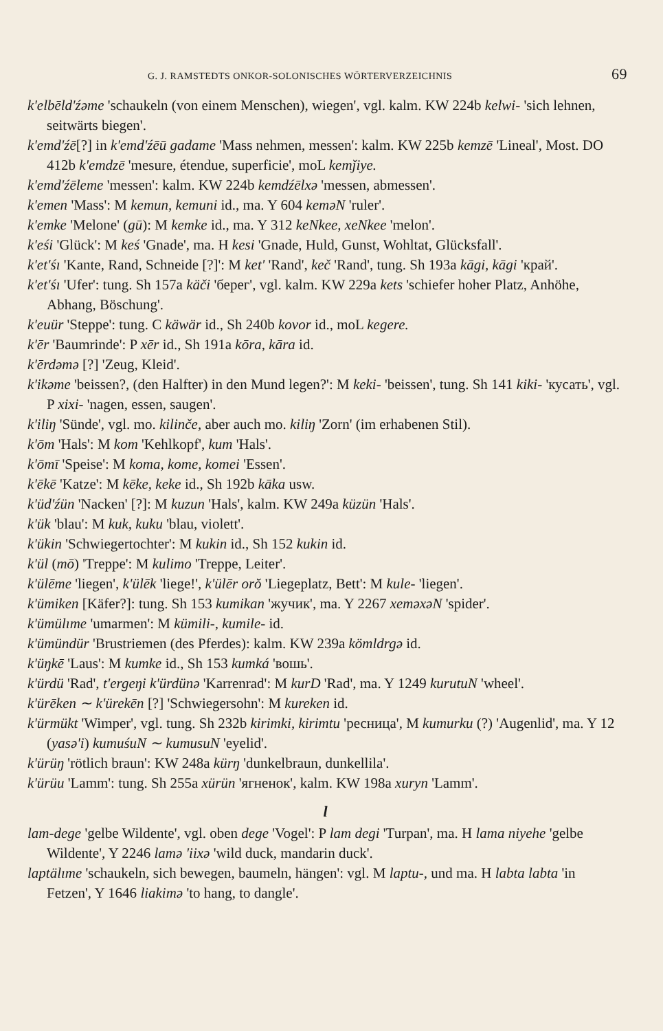G. J. RAMSTEDTS ONKOR-SOLONISCHES WÖRTERVERZEICHNIS 69
k'elbēld'źəme 'schaukeln (von einem Menschen), wiegen', vgl. kalm. KW 224b kelwi- 'sich lehnen, seitwärts biegen'.
k'emd'źē[?] in k'emd'źēū gadame 'Mass nehmen, messen': kalm. KW 225b kemzē 'Lineal', Most. DO 412b k'emdzē 'mesure, étendue, superficie', moL kemǰiye.
k'emd'źēleme 'messen': kalm. KW 224b kemdźēlxə 'messen, abmessen'.
k'emen 'Mass': M kemun, kemuni id., ma. Y 604 keməN 'ruler'.
k'emke 'Melone' (gū): M kemke id., ma. Y 312 keNkee, xeNkee 'melon'.
k'eśi 'Glück': M keś 'Gnade', ma. H kesi 'Gnade, Huld, Gunst, Wohltat, Glücksfall'.
k'et'śı 'Kante, Rand, Schneide [?]': M ket' 'Rand', keč 'Rand', tung. Sh 193a kāgi, kāgi 'край'.
k'et'śı 'Ufer': tung. Sh 157a käči 'берег', vgl. kalm. KW 229a kets 'schiefer hoher Platz, Anhöhe, Abhang, Böschung'.
k'euür 'Steppe': tung. C käwär id., Sh 240b kovor id., moL kegere.
k'ēr 'Baumrinde': P xēr id., Sh 191a kōra, kāra id.
k'ērdəmə [?] 'Zeug, Kleid'.
k'ikəme 'beissen?, (den Halfter) in den Mund legen?': M keki- 'beissen', tung. Sh 141 kiki- 'кусать', vgl. P xixi- 'nagen, essen, saugen'.
k'iliŋ 'Sünde', vgl. mo. kilinče, aber auch mo. kiliŋ 'Zorn' (im erhabenen Stil).
k'ōm 'Hals': M kom 'Kehlkopf', kum 'Hals'.
k'ōmī 'Speise': M koma, kome, komei 'Essen'.
k'ēkē 'Katze': M kēke, keke id., Sh 192b kāka usw.
k'üd'źün 'Nacken' [?]: M kuzun 'Hals', kalm. KW 249a küzün 'Hals'.
k'ük 'blau': M kuk, kuku 'blau, violett'.
k'ükin 'Schwiegertochter': M kukin id., Sh 152 kukin id.
k'ül (mō) 'Treppe': M kulimo 'Treppe, Leiter'.
k'ülēme 'liegen', k'ülēk 'liege!', k'ülēr orŏ 'Liegeplatz, Bett': M kule- 'liegen'.
k'ümiken [Käfer?]: tung. Sh 153 kumikan 'жучик', ma. Y 2267 xeməxəN 'spider'.
k'ümülıme 'umarmen': M kümili-, kumile- id.
k'ümündür 'Brustriemen (des Pferdes): kalm. KW 239a kömldrgə id.
k'üŋkē 'Laus': M kumke id., Sh 153 kumká 'вошь'.
k'ürdü 'Rad', t'ergeŋi k'ürdünə 'Karrenrad': M kurD 'Rad', ma. Y 1249 kurutuN 'wheel'.
k'ürēken ∼ k'ürekēn [?] 'Schwiegersohn': M kureken id.
k'ürmükt 'Wimper', vgl. tung. Sh 232b kirimki, kirimtu 'ресница', M kumurku (?) 'Augenlid', ma. Y 12 (yasə'i) kumuśuN ∼ kumusuN 'eyelid'.
k'ürüŋ 'rötlich braun': KW 248a kürŋ 'dunkelbraun, dunkellila'.
k'ürüu 'Lamm': tung. Sh 255a xürün 'ягненок', kalm. KW 198a xuryn 'Lamm'.
l
lam-dege 'gelbe Wildente', vgl. oben dege 'Vogel': P lam degi 'Turpan', ma. H lama niyehe 'gelbe Wildente', Y 2246 lamə 'iixə 'wild duck, mandarin duck'.
laptälıme 'schaukeln, sich bewegen, baumeln, hängen': vgl. M laptu-, und ma. H labta labta 'in Fetzen', Y 1646 liakimə 'to hang, to dangle'.